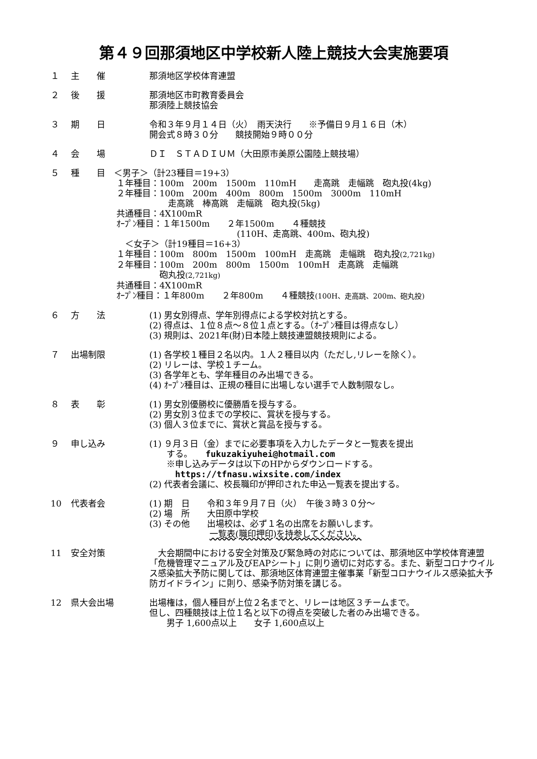第４９回那須地区中学校新人陸上競技大会実施要項
１ 主　　催 那須地区学校体育連盟
２ 後　　援 那須地区市町教育委員会
那須陸上競技協会
３ 期　　日 令和３年９月１４日（火）　雨天決行　　※予備日９月１６日（木）
開会式８時３０分　　競技開始９時００分
４ 会　　場 ＤＩ　ＳＴＡＤＩＵＭ（大田原市美原公園陸上競技場）
５ 種　　目　＜男子＞（計23種目＝19+3）
１年種目：100m　200m　1500m　110mH　　走高跳　走幅跳　砲丸投(4kg)
２年種目：100m　200m　400m　800m　1500m　3000m　110mH
　　　　　　走高跳　棒高跳　走幅跳　砲丸投(5kg)
共通種目：4X100mR
ｵｰﾌﾟﾝ種目：１年1500m　　２年1500m　　４種競技
　　　　　　　　　　　　　　(110H、走高跳、400m、砲丸投)
　＜女子＞（計19種目＝16+3）
１年種目：100m　800m　1500m　100mH　走高跳　走幅跳　砲丸投(2,721kg)
２年種目：100m　200m　800m　1500m　100mH　走高跳　走幅跳
　　　　　砲丸投(2,721kg)
共通種目：4X100mR
ｵｰﾌﾟﾝ種目：１年800m　　２年800m　　４種競技(100H、走高跳、200m、砲丸投)
６ 方　　法 (1) 男女別得点、学年別得点による学校対抗とする。
(2) 得点は、１位８点～８位１点とする。（ｵｰﾌﾟﾝ種目は得点なし）
(3) 規則は、2021年(財)日本陸上競技連盟競技規則による。
７ 出場制限 (1) 各学校１種目２名以内。１人２種目以内（ただし,リレーを除く）。
(2) リレーは、学校１チーム。
(3) 各学年とも、学年種目のみ出場できる。
(4) ｵｰﾌﾟﾝ種目は、正規の種目に出場しない選手で人数制限なし。
８ 表　　彰 (1) 男女別優勝校に優勝盾を授与する。
(2) 男女別３位までの学校に、賞状を授与する。
(3) 個人３位までに、賞状と賞品を授与する。
９ 申し込み (1) ９月３日（金）までに必要事項を入力したデータと一覧表を提出
　　する。　　fukuzakiyuhei@hotmail.com
　　※申し込みデータは以下のHPからダウンロードする。
　　　https://tfnasu.wixsite.com/index
(2) 代表者会議に、校長職印が押印された申込一覧表を提出する。
10 代表者会 (1) 期　日　　令和３年９月７日（火）　午後３時３０分～
(2) 場　所　　大田原中学校
(3) その他　　出場校は、必ず１名の出席をお願いします。
　　　　　　　一覧表(職印押印)を持参してください。
11 安全対策 　大会期間中における安全対策及び緊急時の対応については、那須地区中学校体育連盟「危機管理マニュアル及びEAPシート」に則り適切に対応する。また、新型コロナウイルス感染拡大予防に関しては、那須地区体育連盟主催事業「新型コロナウイルス感染拡大予防ガイドライン」に則り、感染予防対策を講じる。
12 県大会出場 出場権は，個人種目が上位２名までと、リレーは地区３チームまで。
但し、四種競技は上位１名と以下の得点を突破した者のみ出場できる。
　　男子 1,600点以上　　女子 1,600点以上